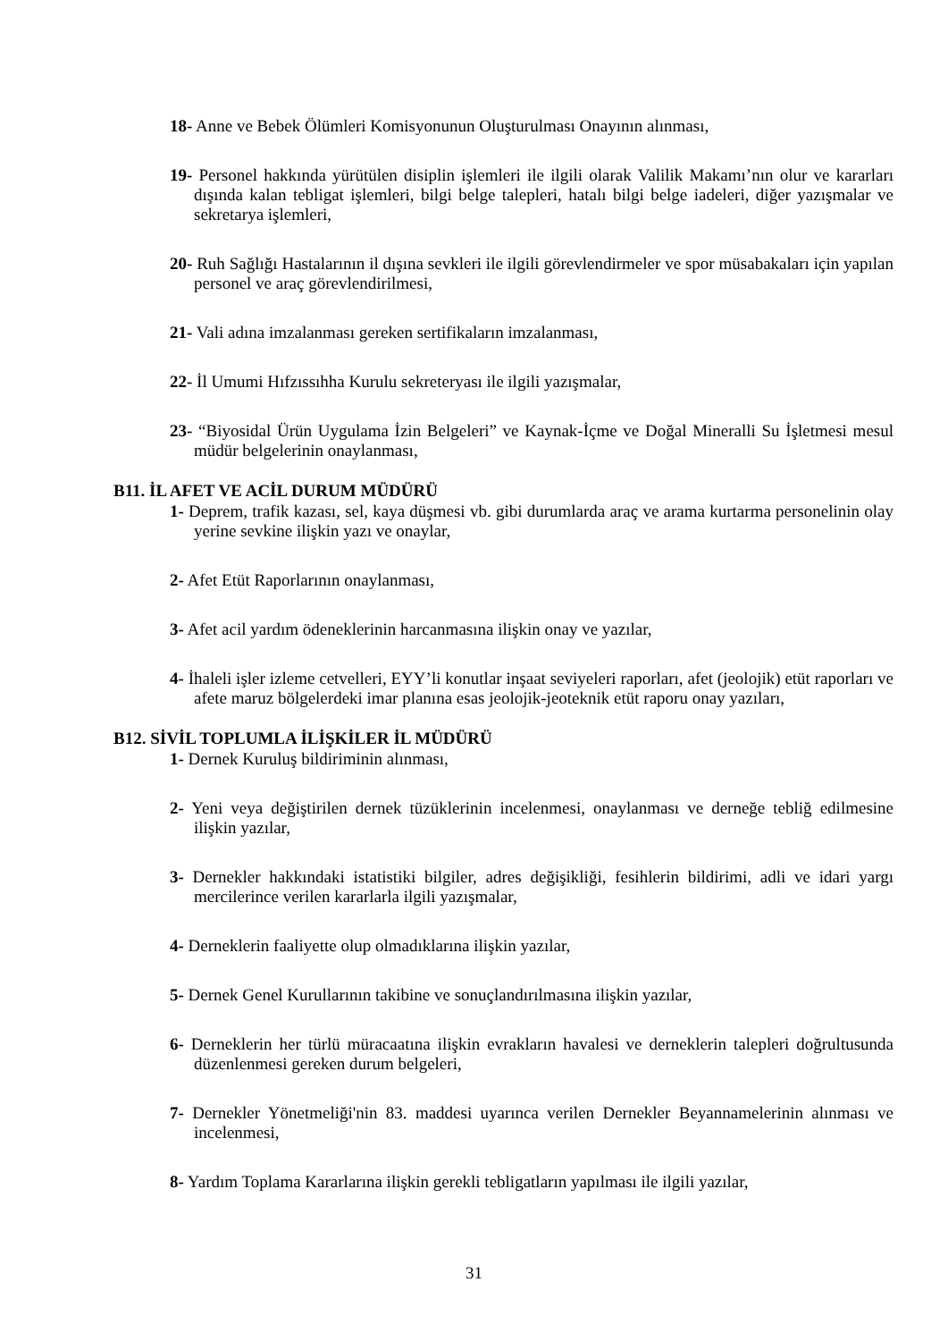18- Anne ve Bebek Ölümleri Komisyonunun Oluşturulması Onayının alınması,
19- Personel hakkında yürütülen disiplin işlemleri ile ilgili olarak Valilik Makamı’nın olur ve kararları dışında kalan tebligat işlemleri, bilgi belge talepleri, hatalı bilgi belge iadeleri, diğer yazışmalar ve sekretarya işlemleri,
20- Ruh Sağlığı Hastalarının il dışına sevkleri ile ilgili görevlendirmeler ve spor müsabakaları için yapılan personel ve araç görevlendirilmesi,
21- Vali adına imzalanması gereken sertifikaların imzalanması,
22- İl Umumi Hıfzıssıhha Kurulu sekreteryası ile ilgili yazışmalar,
23- “Biyosidal Ürün Uygulama İzin Belgeleri” ve Kaynak-İçme ve Doğal Mineralli Su İşletmesi mesul müdür belgelerinin onaylanması,
B11. İL AFET VE ACİL DURUM MÜDÜRÜ
1- Deprem, trafik kazası, sel, kaya düşmesi vb. gibi durumlarda araç ve arama kurtarma personelinin olay yerine sevkine ilişkin yazı ve onaylar,
2- Afet Etüt Raporlarının onaylanması,
3- Afet acil yardım ödeneklerinin harcanmasına ilişkin onay ve yazılar,
4- İhaleli işler izleme cetvelleri, EYY’li konutlar inşaat seviyeleri raporları, afet (jeolojik) etüt raporları ve afete maruz bölgelerdeki imar planına esas jeolojik-jeoteknik etüt raporu onay yazıları,
B12. SİVİL TOPLUMLA İLİŞKİLER İL MÜDÜRÜ
1- Dernek Kuruluş bildiriminin alınması,
2- Yeni veya değiştirilen dernek tüzüklerinin incelenmesi, onaylanması ve derneğe tebliğ edilmesine ilişkin yazılar,
3- Dernekler hakkındaki istatistiki bilgiler, adres değişikliği, fesihlerin bildirimi, adli ve idari yargı mercilerince verilen kararlarla ilgili yazışmalar,
4- Derneklerin faaliyette olup olmadıklarına ilişkin yazılar,
5- Dernek Genel Kurullarının takibine ve sonuçlandırılmasına ilişkin yazılar,
6- Derneklerin her türlü müracaatına ilişkin evrakların havalesi ve derneklerin talepleri doğrultusunda düzenlenmesi gereken durum belgeleri,
7- Dernekler Yönetmeliği'nin 83. maddesi uyarınca verilen Dernekler Beyannamelerinin alınması ve incelenmesi,
8- Yardım Toplama Kararlarına ilişkin gerekli tebligatların yapılması ile ilgili yazılar,
31